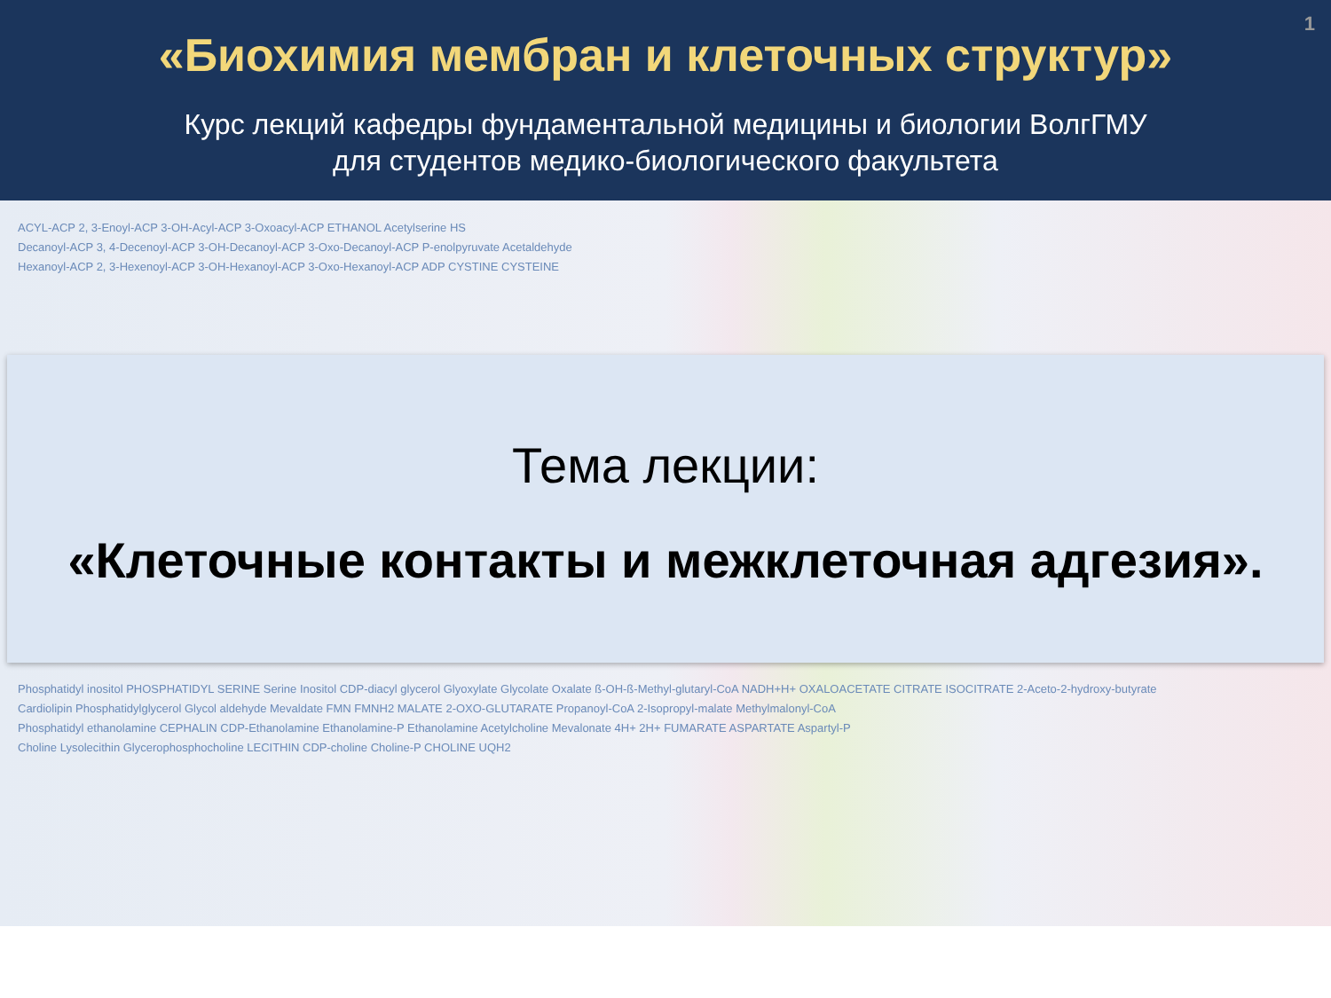1
«Биохимия мембран и клеточных структур»
Курс лекций кафедры фундаментальной медицины и биологии ВолгГМУ
для студентов медико-биологического факультета
ACYL-ACP 2, 3-Enoyl-ACP 3-OH-Acyl-ACP 3-Oxoacyl-ACP ETHANOL Acetylserine HS
Decanoyl-ACP 3, 4-Decenoyl-ACP 3-OH-Decanoyl-ACP 3-Oxo-Decanoyl-ACP P-enolpyruvate Acetaldehyde
Hexanoyl-ACP 2, 3-Hexenoyl-ACP 3-OH-Hexanoyl-ACP 3-Oxo-Hexanoyl-ACP ADP CYSTINE CYSTEINE
Тема лекции:
«Клеточные контакты и межклеточная адгезия».
Phosphatidyl inositol PHOSPHATIDYL SERINE Serine Inositol CDP-diacyl glycerol Glyoxylate Glycolate Oxalate ß-OH-ß-Methyl-glutaryl-CoA NADH+H+ OXALOACETATE CITRATE ISOCITRATE 2-Aceto-2-hydroxy-butyrate
Cardiolipin Phosphatidylglycerol Glycol aldehyde Mevaldate FMN FMNH2 MALATE 2-OXO-GLUTARATE Propanoyl-CoA 2-Isopropyl-malate Methylmalonyl-CoA
Phosphatidyl ethanolamine CEPHALIN CDP-Ethanolamine Ethanolamine-P Ethanolamine Acetylcholine Mevalonate 4H+ 2H+ FUMARATE ASPARTATE Aspartyl-P
Choline Lysolecithin Glycerophosphocholine LECITHIN CDP-choline Choline-P CHOLINE UQH2